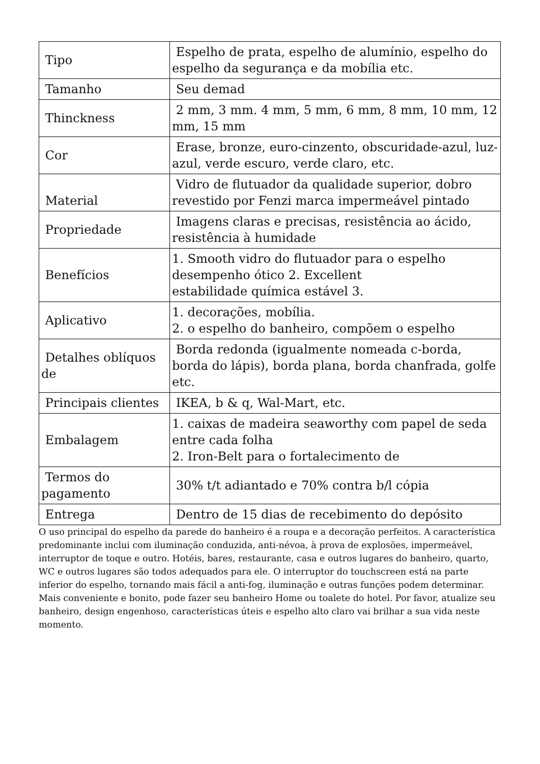| Tipo | Espelho de prata, espelho de alumínio, espelho do espelho da segurança e da mobília etc. |
| Tamanho | Seu demad |
| Thinckness | 2 mm, 3 mm. 4 mm, 5 mm, 6 mm, 8 mm, 10 mm, 12 mm, 15 mm |
| Cor | Erase, bronze, euro-cinzento, obscuridade-azul, luz-azul, verde escuro, verde claro, etc. |
| Material | Vidro de flutuador da qualidade superior, dobro revestido por Fenzi marca impermeável pintado |
| Propriedade | Imagens claras e precisas, resistência ao ácido, resistência à humidade |
| Benefícios | 1. Smooth vidro do flutuador para o espelho desempenho ótico 2. Excellent estabilidade química estável 3. |
| Aplicativo | 1. decorações, mobília. 2. o espelho do banheiro, compõem o espelho |
| Detalhes oblíquos de | Borda redonda (igualmente nomeada c-borda, borda do lápis), borda plana, borda chanfrada, golfe etc. |
| Principais clientes | IKEA, b & q, Wal-Mart, etc. |
| Embalagem | 1. caixas de madeira seaworthy com papel de seda entre cada folha 2. Iron-Belt para o fortalecimento de |
| Termos do pagamento | 30% t/t adiantado e 70% contra b/l cópia |
| Entrega | Dentro de 15 dias de recebimento do depósito |
O uso principal do espelho da parede do banheiro é a roupa e a decoração perfeitos. A característica predominante inclui com iluminação conduzida, anti-névoa, à prova de explosões, impermeável, interruptor de toque e outro. Hotéis, bares, restaurante, casa e outros lugares do banheiro, quarto, WC e outros lugares são todos adequados para ele. O interruptor do touchscreen está na parte inferior do espelho, tornando mais fácil a anti-fog, iluminação e outras funções podem determinar. Mais conveniente e bonito, pode fazer seu banheiro Home ou toalete do hotel. Por favor, atualize seu banheiro, design engenhoso, características úteis e espelho alto claro vai brilhar a sua vida neste momento.